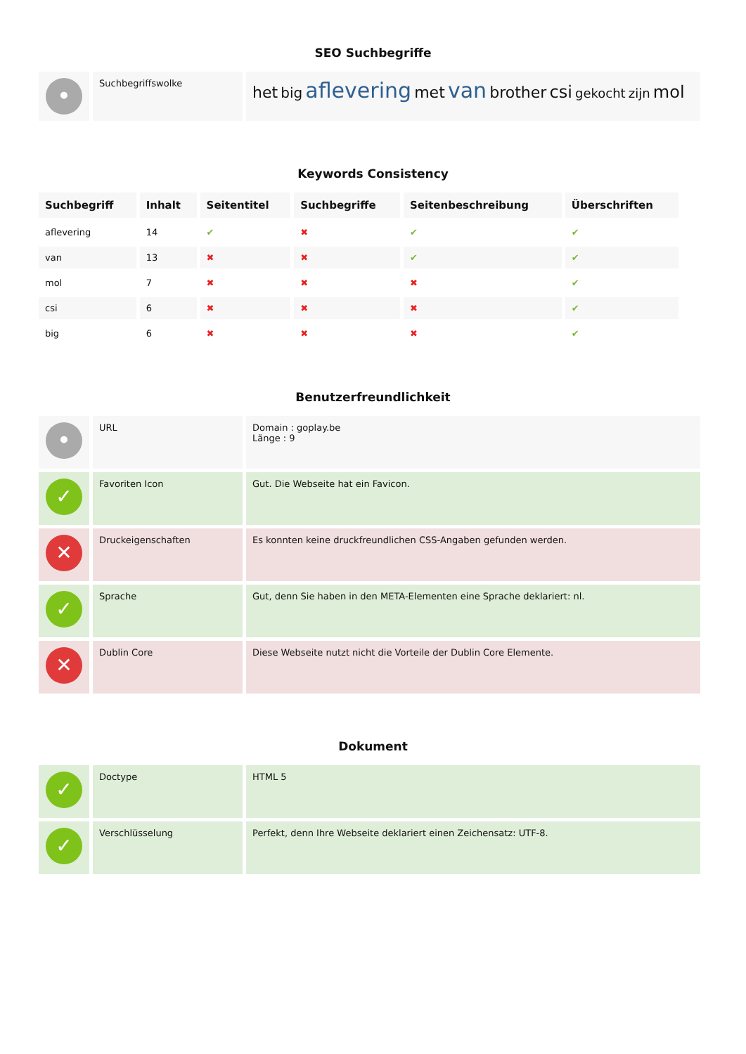SEO Suchbegriffe
| • | Suchbegriffswolke | het big aflevering met van brother csi gekocht zijn mol |
Keywords Consistency
| Suchbegriff | Inhalt | Seitentitel | Suchbegriffe | Seitenbeschreibung | Überschriften |
| --- | --- | --- | --- | --- | --- |
| aflevering | 14 | ✔ | ✖ | ✔ | ✔ |
| van | 13 | ✖ | ✖ | ✔ | ✔ |
| mol | 7 | ✖ | ✖ | ✖ | ✔ |
| csi | 6 | ✖ | ✖ | ✖ | ✔ |
| big | 6 | ✖ | ✖ | ✖ | ✔ |
Benutzerfreundlichkeit
| • | URL | Domain : goplay.be Länge : 9 |
| ✓ | Favoriten Icon | Gut. Die Webseite hat ein Favicon. |
| ✕ | Druckeigenschaften | Es konnten keine druckfreundlichen CSS-Angaben gefunden werden. |
| ✓ | Sprache | Gut, denn Sie haben in den META-Elementen eine Sprache deklariert: nl. |
| ✕ | Dublin Core | Diese Webseite nutzt nicht die Vorteile der Dublin Core Elemente. |
Dokument
| ✓ | Doctype | HTML 5 |
| ✓ | Verschlüsselung | Perfekt, denn Ihre Webseite deklariert einen Zeichensatz: UTF-8. |